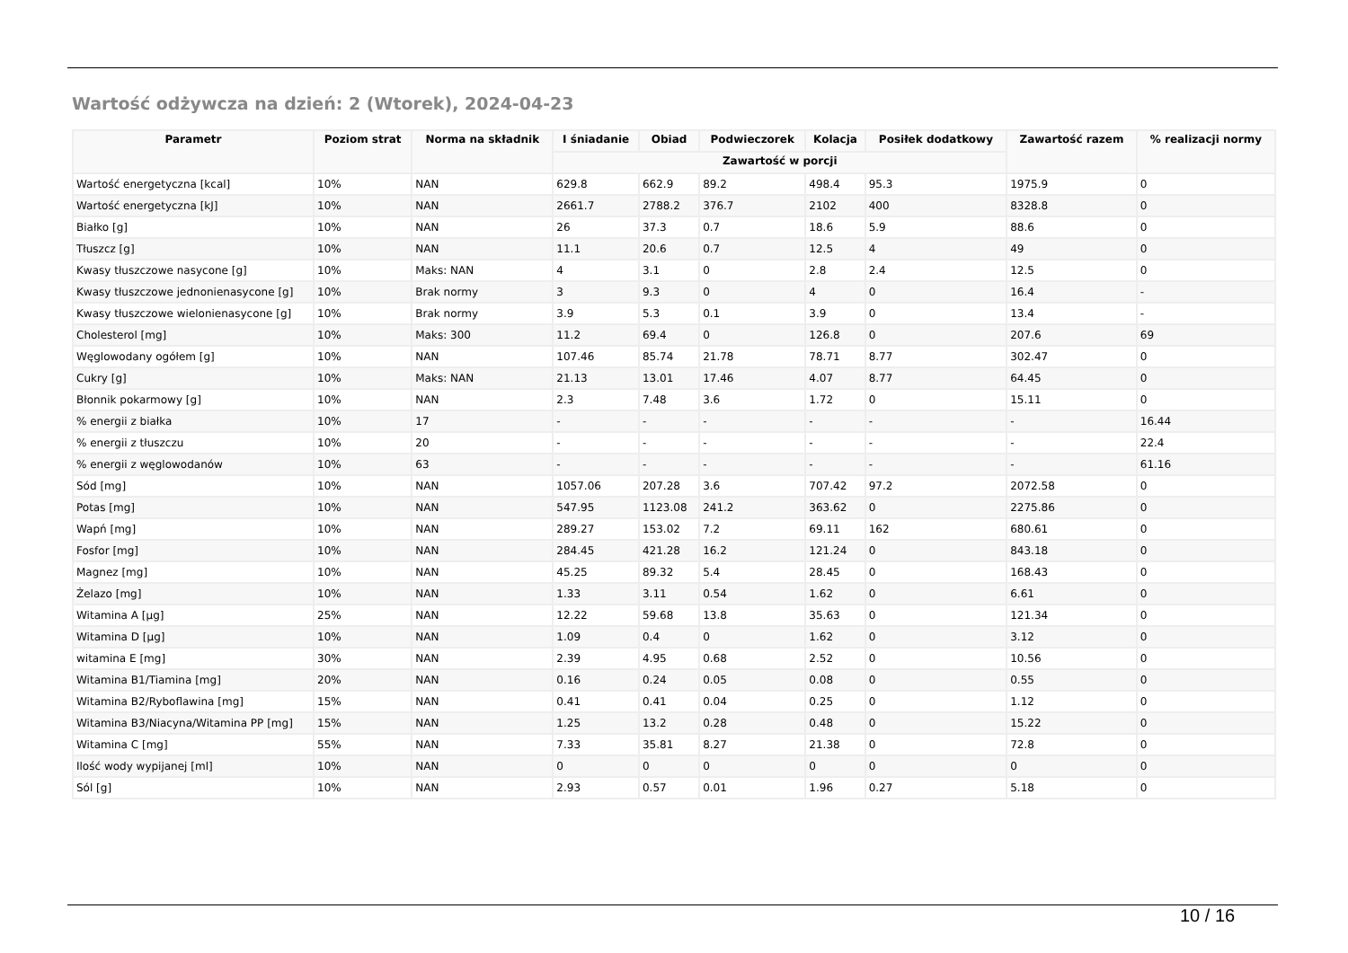Wartość odżywcza na dzień: 2 (Wtorek), 2024-04-23
| Parametr | Poziom strat | Norma na składnik | I śniadanie | Obiad | Podwieczorek | Kolacja | Posiłek dodatkowy | Zawartość razem | % realizacji normy |
| --- | --- | --- | --- | --- | --- | --- | --- | --- | --- |
| | | | Zawartość w porcji | | | | | | |
| Wartość energetyczna [kcal] | 10% | NAN | 629.8 | 662.9 | 89.2 | 498.4 | 95.3 | 1975.9 | 0 |
| Wartość energetyczna [kJ] | 10% | NAN | 2661.7 | 2788.2 | 376.7 | 2102 | 400 | 8328.8 | 0 |
| Białko [g] | 10% | NAN | 26 | 37.3 | 0.7 | 18.6 | 5.9 | 88.6 | 0 |
| Tłuszcz [g] | 10% | NAN | 11.1 | 20.6 | 0.7 | 12.5 | 4 | 49 | 0 |
| Kwasy tłuszczowe nasycone [g] | 10% | Maks: NAN | 4 | 3.1 | 0 | 2.8 | 2.4 | 12.5 | 0 |
| Kwasy tłuszczowe jednonienasycone [g] | 10% | Brak normy | 3 | 9.3 | 0 | 4 | 0 | 16.4 | - |
| Kwasy tłuszczowe wielonienasycone [g] | 10% | Brak normy | 3.9 | 5.3 | 0.1 | 3.9 | 0 | 13.4 | - |
| Cholesterol [mg] | 10% | Maks: 300 | 11.2 | 69.4 | 0 | 126.8 | 0 | 207.6 | 69 |
| Węglowodany ogółem [g] | 10% | NAN | 107.46 | 85.74 | 21.78 | 78.71 | 8.77 | 302.47 | 0 |
| Cukry [g] | 10% | Maks: NAN | 21.13 | 13.01 | 17.46 | 4.07 | 8.77 | 64.45 | 0 |
| Błonnik pokarmowy [g] | 10% | NAN | 2.3 | 7.48 | 3.6 | 1.72 | 0 | 15.11 | 0 |
| % energii z białka | 10% | 17 | - | - | - | - | - | - | 16.44 |
| % energii z tłuszczu | 10% | 20 | - | - | - | - | - | - | 22.4 |
| % energii z węglowodanów | 10% | 63 | - | - | - | - | - | - | 61.16 |
| Sód [mg] | 10% | NAN | 1057.06 | 207.28 | 3.6 | 707.42 | 97.2 | 2072.58 | 0 |
| Potas [mg] | 10% | NAN | 547.95 | 1123.08 | 241.2 | 363.62 | 0 | 2275.86 | 0 |
| Wapń [mg] | 10% | NAN | 289.27 | 153.02 | 7.2 | 69.11 | 162 | 680.61 | 0 |
| Fosfor [mg] | 10% | NAN | 284.45 | 421.28 | 16.2 | 121.24 | 0 | 843.18 | 0 |
| Magnez [mg] | 10% | NAN | 45.25 | 89.32 | 5.4 | 28.45 | 0 | 168.43 | 0 |
| Żelazo [mg] | 10% | NAN | 1.33 | 3.11 | 0.54 | 1.62 | 0 | 6.61 | 0 |
| Witamina A [µg] | 25% | NAN | 12.22 | 59.68 | 13.8 | 35.63 | 0 | 121.34 | 0 |
| Witamina D [µg] | 10% | NAN | 1.09 | 0.4 | 0 | 1.62 | 0 | 3.12 | 0 |
| witamina E [mg] | 30% | NAN | 2.39 | 4.95 | 0.68 | 2.52 | 0 | 10.56 | 0 |
| Witamina B1/Tiamina [mg] | 20% | NAN | 0.16 | 0.24 | 0.05 | 0.08 | 0 | 0.55 | 0 |
| Witamina B2/Ryboflawina [mg] | 15% | NAN | 0.41 | 0.41 | 0.04 | 0.25 | 0 | 1.12 | 0 |
| Witamina B3/Niacyna/Witamina PP [mg] | 15% | NAN | 1.25 | 13.2 | 0.28 | 0.48 | 0 | 15.22 | 0 |
| Witamina C [mg] | 55% | NAN | 7.33 | 35.81 | 8.27 | 21.38 | 0 | 72.8 | 0 |
| Ilość wody wypijanej [ml] | 10% | NAN | 0 | 0 | 0 | 0 | 0 | 0 | 0 |
| Sól [g] | 10% | NAN | 2.93 | 0.57 | 0.01 | 1.96 | 0.27 | 5.18 | 0 |
10 / 16